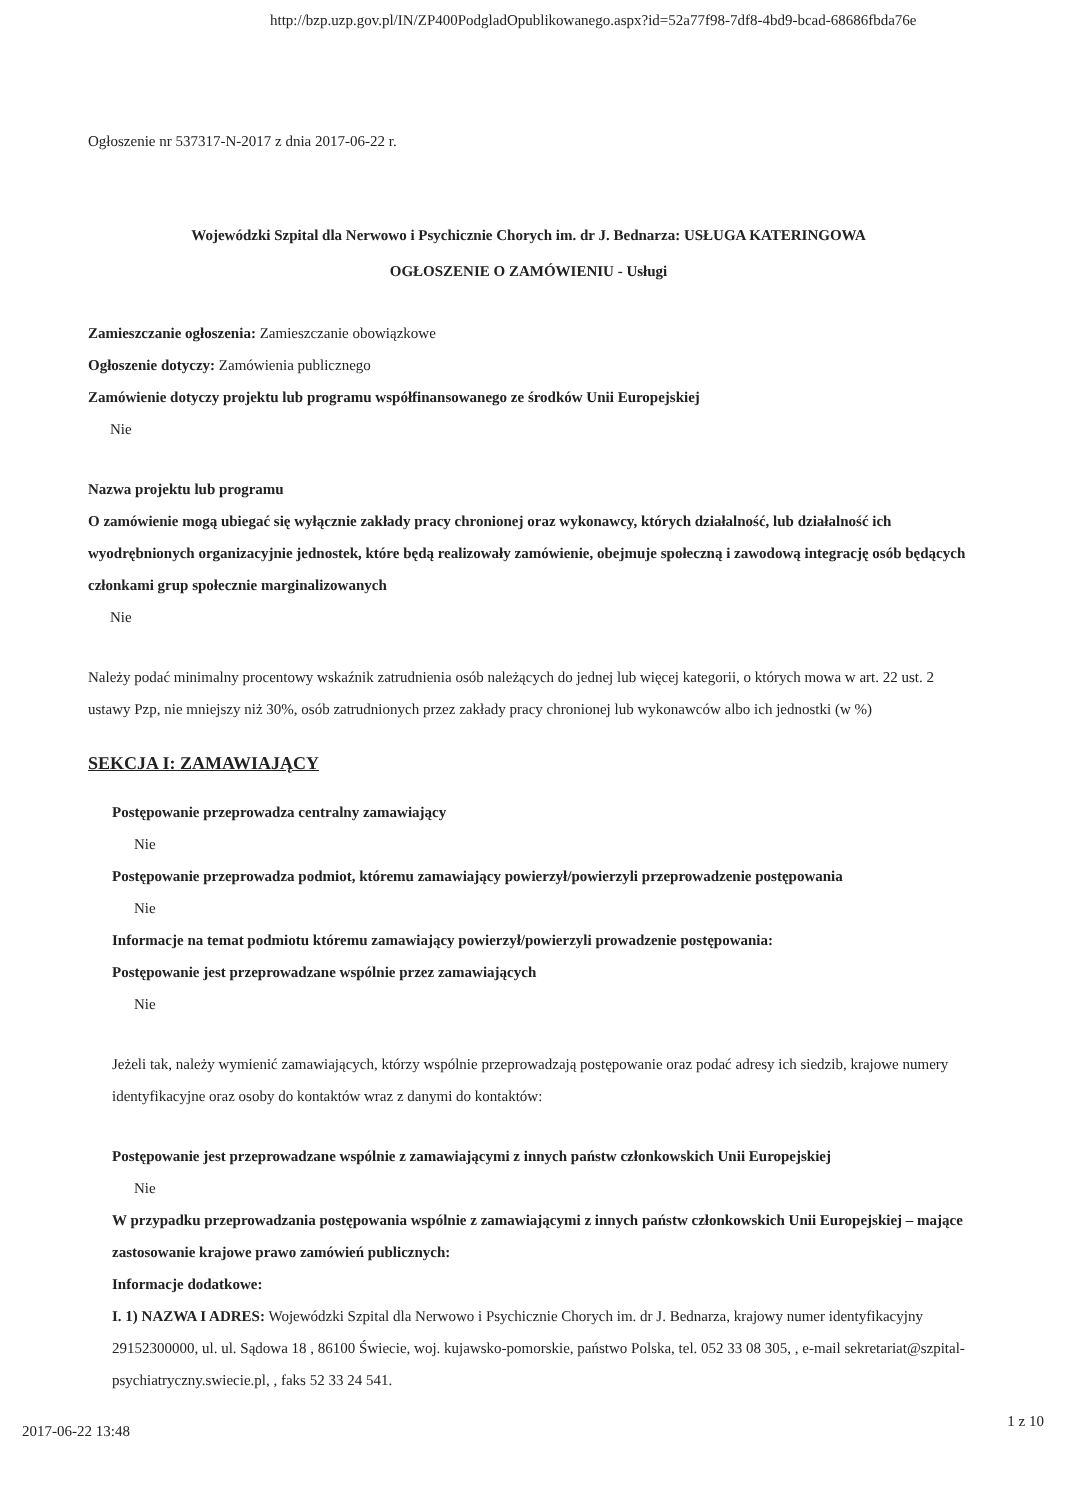http://bzp.uzp.gov.pl/IN/ZP400PodgladOpublikowanego.aspx?id=52a77f98-7df8-4bd9-bcad-68686fbda76e
Ogłoszenie nr 537317-N-2017 z dnia 2017-06-22 r.
Wojewódzki Szpital dla Nerwowo i Psychicznie Chorych im. dr J. Bednarza: USŁUGA KATERINGOWA
OGŁOSZENIE O ZAMÓWIENIU - Usługi
Zamieszczanie ogłoszenia: Zamieszczanie obowiązkowe
Ogłoszenie dotyczy: Zamówienia publicznego
Zamówienie dotyczy projektu lub programu współfinansowanego ze środków Unii Europejskiej
Nie
Nazwa projektu lub programu
O zamówienie mogą ubiegać się wyłącznie zakłady pracy chronionej oraz wykonawcy, których działalność, lub działalność ich wyodrębnionych organizacyjnie jednostek, które będą realizowały zamówienie, obejmuje społeczną i zawodową integrację osób będących członkami grup społecznie marginalizowanych
Nie
Należy podać minimalny procentowy wskaźnik zatrudnienia osób należących do jednej lub więcej kategorii, o których mowa w art. 22 ust. 2 ustawy Pzp, nie mniejszy niż 30%, osób zatrudnionych przez zakłady pracy chronionej lub wykonawców albo ich jednostki (w %)
SEKCJA I: ZAMAWIAJĄCY
Postępowanie przeprowadza centralny zamawiający
Nie
Postępowanie przeprowadza podmiot, któremu zamawiający powierzył/powierzyli przeprowadzenie postępowania
Nie
Informacje na temat podmiotu któremu zamawiający powierzył/powierzyli prowadzenie postępowania:
Postępowanie jest przeprowadzane wspólnie przez zamawiających
Nie
Jeżeli tak, należy wymienić zamawiających, którzy wspólnie przeprowadzają postępowanie oraz podać adresy ich siedzib, krajowe numery identyfikacyjne oraz osoby do kontaktów wraz z danymi do kontaktów:
Postępowanie jest przeprowadzane wspólnie z zamawiającymi z innych państw członkowskich Unii Europejskiej
Nie
W przypadku przeprowadzania postępowania wspólnie z zamawiającymi z innych państw członkowskich Unii Europejskiej – mające zastosowanie krajowe prawo zamówień publicznych:
Informacje dodatkowe:
I. 1) NAZWA I ADRES: Wojewódzki Szpital dla Nerwowo i Psychicznie Chorych im. dr J. Bednarza, krajowy numer identyfikacyjny 29152300000, ul. ul. Sądowa 18 , 86100 Świecie, woj. kujawsko-pomorskie, państwo Polska, tel. 052 33 08 305, , e-mail sekretariat@szpital-psychiatryczny.swiecie.pl, , faks 52 33 24 541.
1 z 10
2017-06-22 13:48